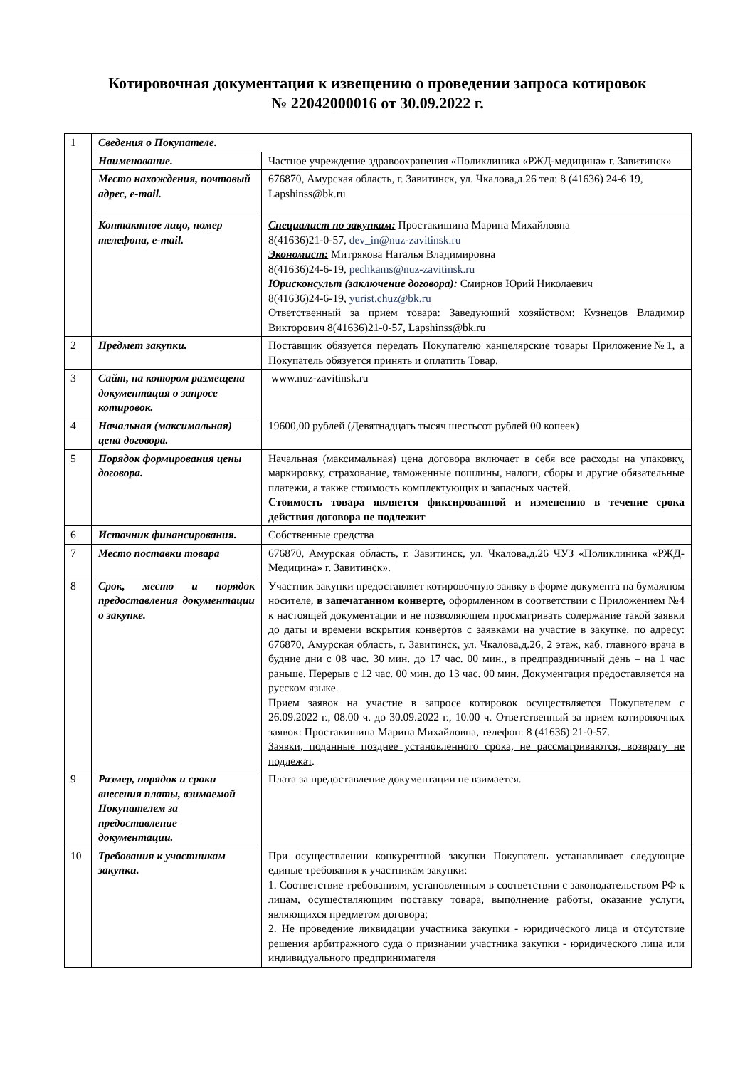Котировочная документация к извещению о проведении запроса котировок
№ 22042000016 от 30.09.2022 г.
| 1 | Сведения о Покупателе. | |
| | Наименование. | Частное учреждение здравоохранения «Поликлиника «РЖД-медицина» г. Завитинск» |
| | Место нахождения, почтовый адрес, e-mail. | 676870, Амурская область, г. Завитинск, ул. Чкалова,д.26 тел: 8 (41636) 24-6 19, Lapshinss@bk.ru |
| | Контактное лицо, номер телефона, e-mail. | Специалист по закупкам: Простакишина Марина Михайловна 8(41636)21-0-57, dev_in@nuz-zavitinsk.ru Экономист: Митрякова Наталья Владимировна 8(41636)24-6-19, pechkams@nuz-zavitinsk.ru Юрисконсульт (заключение договора): Смирнов Юрий Николаевич 8(41636)24-6-19, yurist.chuz@bk.ru Ответственный за прием товара: Заведующий хозяйством: Кузнецов Владимир Викторович 8(41636)21-0-57, Lapshinss@bk.ru |
| 2 | Предмет закупки. | Поставщик обязуется передать Покупателю канцелярские товары Приложение№1, а Покупатель обязуется принять и оплатить Товар. |
| 3 | Сайт, на котором размещена документация о запросе котировок. | www.nuz-zavitinsk.ru |
| 4 | Начальная (максимальная) цена договора. | 19600,00 рублей (Девятнадцать тысяч шестьсот рублей 00 копеек) |
| 5 | Порядок формирования цены договора. | Начальная (максимальная) цена договора включает в себя все расходы на упаковку, маркировку, страхование, таможенные пошлины, налоги, сборы и другие обязательные платежи, а также стоимость комплектующих и запасных частей. Стоимость товара является фиксированной и изменению в течение срока действия договора не подлежит |
| 6 | Источник финансирования. | Собственные средства |
| 7 | Место поставки товара | 676870, Амурская область, г. Завитинск, ул. Чкалова,д.26 ЧУЗ «Поликлиника «РЖД-Медицина» г. Завитинск». |
| 8 | Срок, место и порядок предоставления документации о закупке. | Участник закупки предоставляет котировочную заявку в форме документа на бумажном носителе, в запечатанном конверте, оформленном в соответствии с Приложением №4 к настоящей документации и не позволяющем просматривать содержание такой заявки до даты и времени вскрытия конвертов с заявками на участие в закупке, по адресу: 676870, Амурская область, г. Завитинск, ул. Чкалова,д.26, 2 этаж, каб. главного врача в будние дни с 08 час. 30 мин. до 17 час. 00 мин., в предпраздничный день – на 1 час раньше. Перерыв с 12 час. 00 мин. до 13 час. 00 мин. Документация предоставляется на русском языке. Прием заявок на участие в запросе котировок осуществляется Покупателем с 26.09.2022 г., 08.00 ч. до 30.09.2022 г., 10.00 ч. Ответственный за прием котировочных заявок: Простакишина Марина Михайловна, телефон: 8 (41636) 21-0-57. Заявки, поданные позднее установленного срока, не рассматриваются, возврату не подлежат . |
| 9 | Размер, порядок и сроки внесения платы, взимаемой Покупателем за предоставление документации. | Плата за предоставление документации не взимается. |
| 10 | Требования к участникам закупки. | При осуществлении конкурентной закупки Покупатель устанавливает следующие единые требования к участникам закупки: 1. Соответствие требованиям, установленным в соответствии с законодательством РФ к лицам, осуществляющим поставку товара, выполнение работы, оказание услуги, являющихся предметом договора; 2. Не проведение ликвидации участника закупки - юридического лица и отсутствие решения арбитражного суда о признании участника закупки - юридического лица или индивидуального предпринимателя |